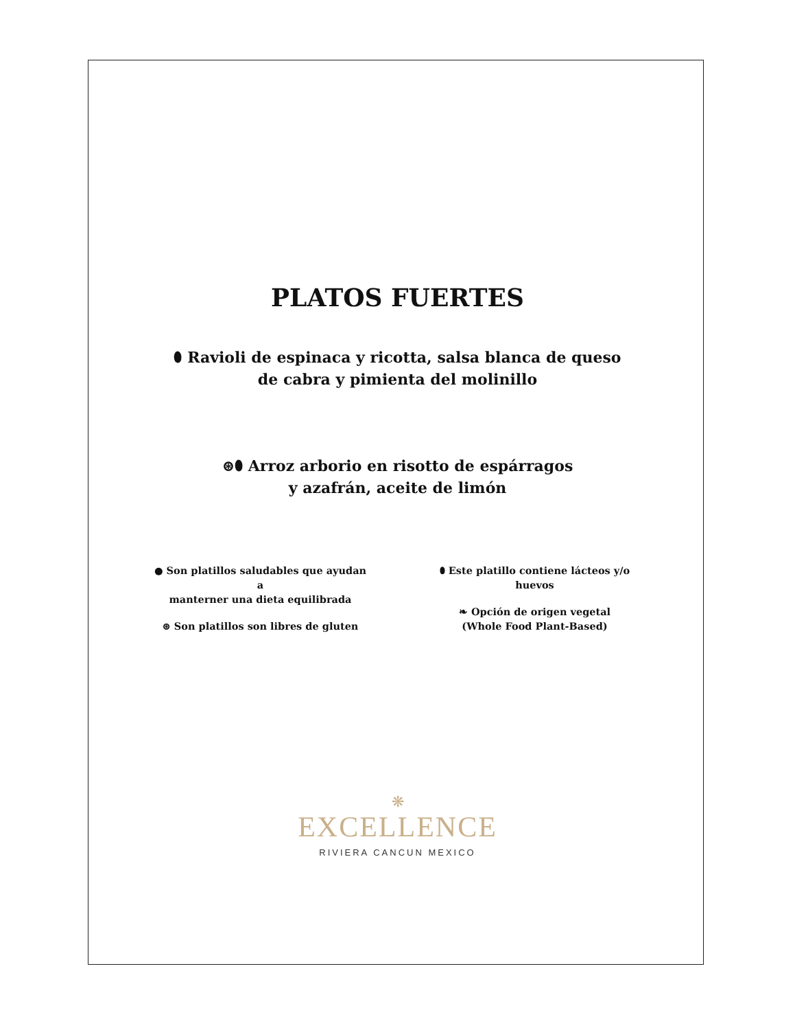PLATOS FUERTES
⬮ Ravioli de espinaca y ricotta, salsa blanca de queso
de cabra y pimienta del molinillo
⊛⬮ Arroz arborio en risotto de espárragos
y azafrán, aceite de limón
● Son platillos saludables que ayudan a
manterner una dieta equilibrada
⊛ Son platillos son libres de gluten
⬮ Este platillo contiene lácteos y/o huevos
❧ Opción de origen vegetal
(Whole Food Plant-Based)
❋
EXCELLENCE
RIVIERA CANCUN MEXICO